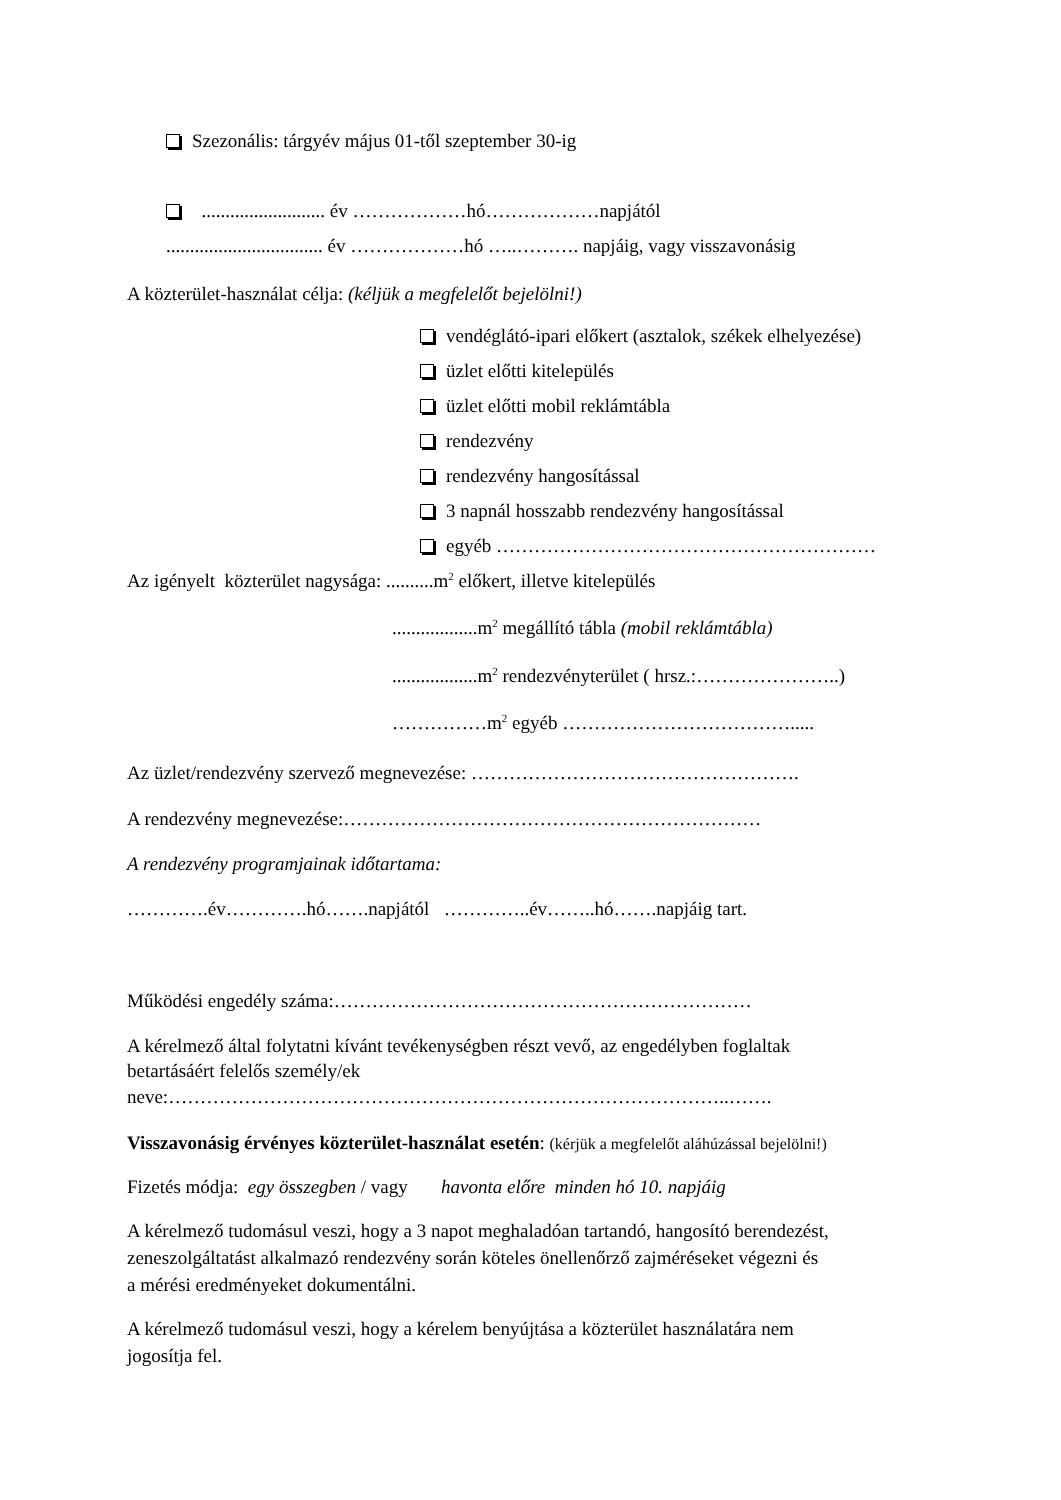Szezonális: tárgyév május 01-től szeptember 30-ig
.......................... év ………………hó………………napjától
................................. év ………………hó …..………. napjáig, vagy visszavonásig
A közterület-használat célja: (kéljük a megfelelőt bejelölni!)
vendéglátó-ipari előkert (asztalok, székek elhelyezése)
üzlet előtti kitelepülés
üzlet előtti mobil reklámtábla
rendezvény
rendezvény hangosítással
3 napnál hosszabb rendezvény hangosítással
egyéb ……………………………………………………
Az igényelt közterület nagysága: ..........m<sup>2</sup> előkert, illetve kitelepülés
..................m<sup>2</sup> megállító tábla (mobil reklámtábla)
..................m<sup>2</sup> rendezvényterület ( hrsz.:…………………..)
……………m<sup>2</sup> egyéb ……………………………….....
Az üzlet/rendezvény szervező megnevezése: …………………………………………….
A rendezvény megnevezése:…………………………………………………………
A rendezvény programjainak időtartama:
………….év………….hó…….napjától …………..év……..hó…….napjáig tart.
Működési engedély száma:…………………………………………………………
A kérelmező által folytatni kívánt tevékenységben részt vevő, az engedélyben foglaltak
betartásáért felelős személy/ek
neve:……………………………………………………………………………..…….
Visszavonásig érvényes közterület-használat esetén: (kérjük a megfelelőt aláhúzással bejelölni!)
Fizetés módja: egy összegben / vagy havonta előre minden hó 10. napjáig
A kérelmező tudomásul veszi, hogy a 3 napot meghaladóan tartandó, hangosító berendezést,
zeneszolgáltatást alkalmazó rendezvény során köteles önellenőrző zajméréseket végezni és
a mérési eredményeket dokumentálni.
A kérelmező tudomásul veszi, hogy a kérelem benyújtása a közterület használatára nem
jogosítja fel.